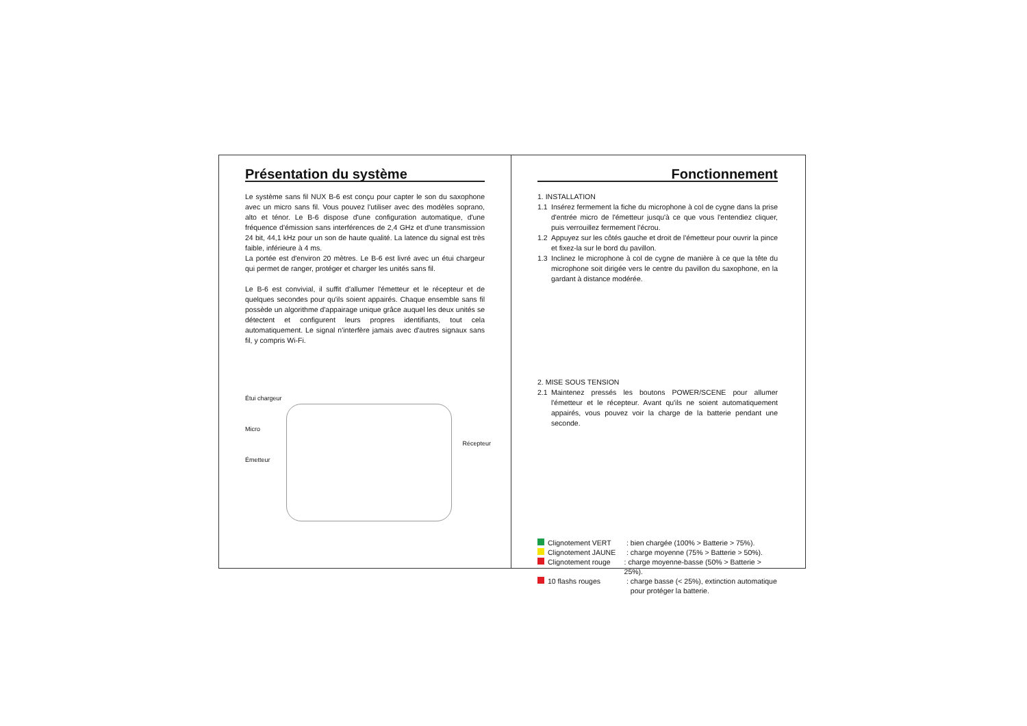Présentation du système
Le système sans fil NUX B-6 est conçu pour capter le son du saxophone avec un micro sans fil. Vous pouvez l'utiliser avec des modèles soprano, alto et ténor. Le B-6 dispose d'une configuration automatique, d'une fréquence d'émission sans interférences de 2,4 GHz et d'une transmission 24 bit, 44,1 kHz pour un son de haute qualité. La latence du signal est très faible, inférieure à 4 ms.
La portée est d'environ 20 mètres. Le B-6 est livré avec un étui chargeur qui permet de ranger, protéger et charger les unités sans fil.
Le B-6 est convivial, il suffit d'allumer l'émetteur et le récepteur et de quelques secondes pour qu'ils soient appairés. Chaque ensemble sans fil possède un algorithme d'appairage unique grâce auquel les deux unités se détectent et configurent leurs propres identifiants, tout cela automatiquement. Le signal n'interfère jamais avec d'autres signaux sans fil, y compris Wi-Fi.
Étui chargeur
Micro
Émetteur
Récepteur
Fonctionnement
1. INSTALLATION
1.1 Insérez fermement la fiche du microphone à col de cygne dans la prise d'entrée micro de l'émetteur jusqu'à ce que vous l'entendiez cliquer, puis verrouillez fermement l'écrou.
1.2 Appuyez sur les côtés gauche et droit de l'émetteur pour ouvrir la pince et fixez-la sur le bord du pavillon.
1.3 Inclinez le microphone à col de cygne de manière à ce que la tête du microphone soit dirigée vers le centre du pavillon du saxophone, en la gardant à distance modérée.
2. MISE SOUS TENSION
2.1 Maintenez pressés les boutons POWER/SCENE pour allumer l'émetteur et le récepteur. Avant qu'ils ne soient automatiquement appairés, vous pouvez voir la charge de la batterie pendant une seconde.
Clignotement VERT : bien chargée (100% > Batterie > 75%).
Clignotement JAUNE : charge moyenne (75% > Batterie > 50%).
Clignotement rouge : charge moyenne-basse (50% > Batterie > 25%).
10 flashs rouges : charge basse (< 25%), extinction automatique
pour protéger la batterie.